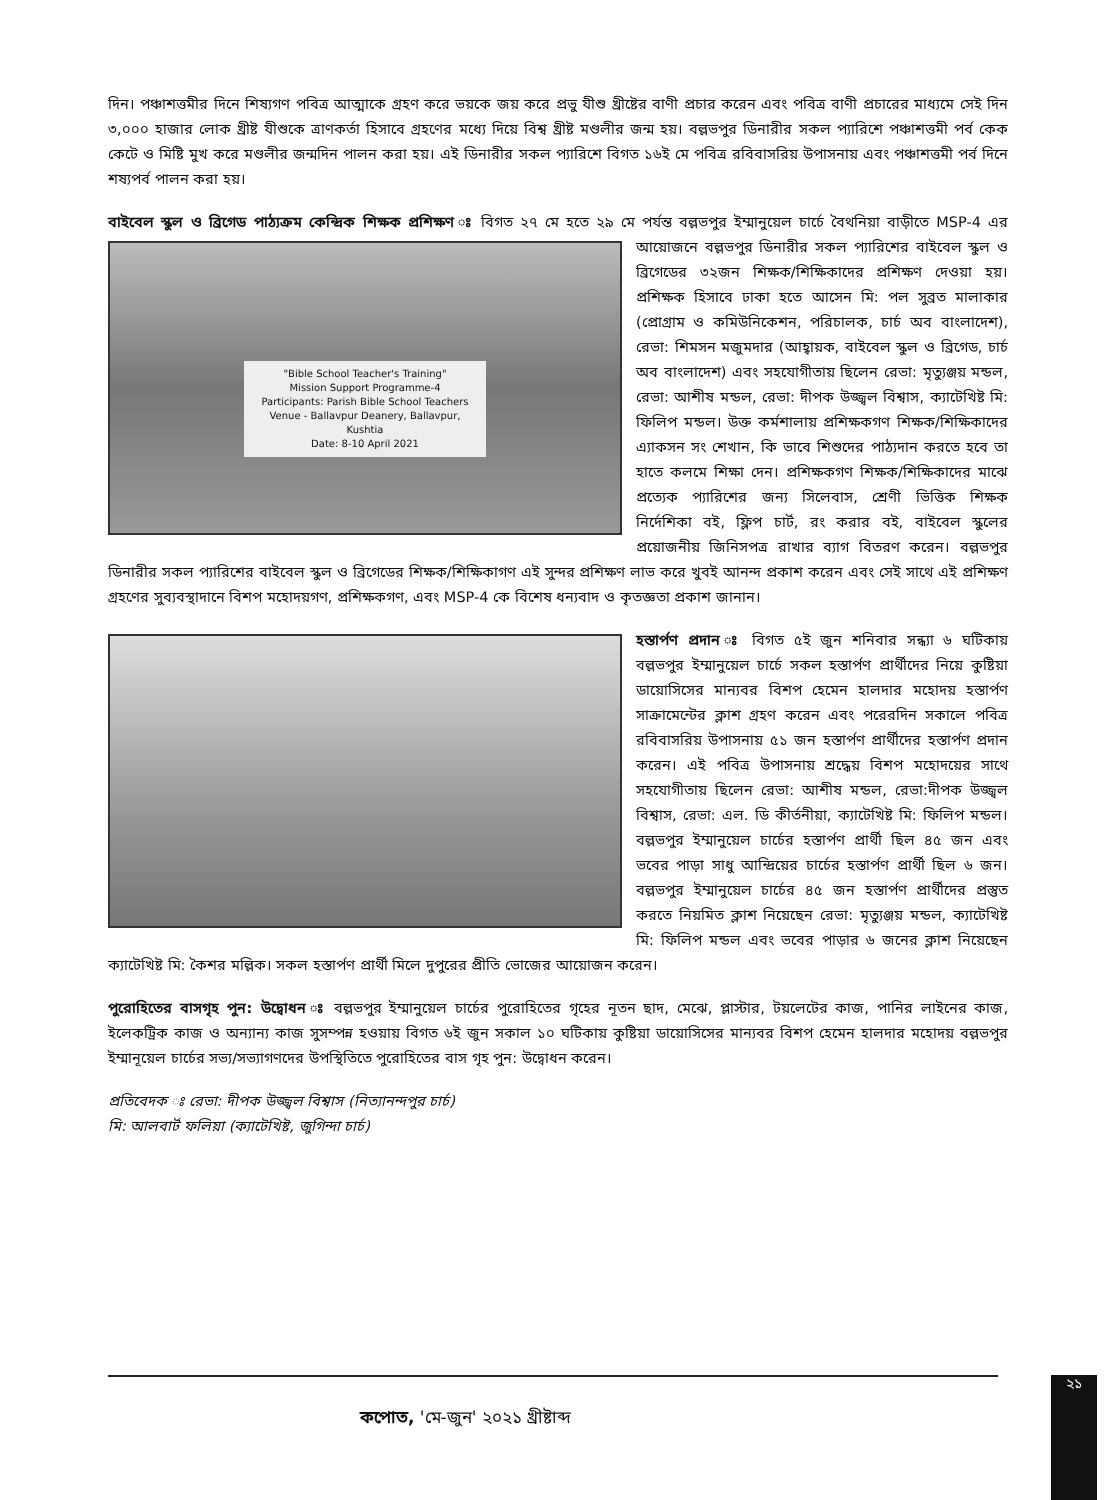দিন। পঞ্চাশত্তমীর দিনে শিষ্যগণ পবিত্র আত্মাকে গ্রহণ করে ভয়কে জয় করে প্রভু যীশু খ্রীষ্টের বাণী প্রচার করেন এবং পবিত্র বাণী প্রচারের মাধ্যমে সেই দিন ৩,০০০ হাজার লোক খ্রীষ্ট যীশুকে ত্রাণকর্তা হিসাবে গ্রহণের মধ্যে দিয়ে বিশ্ব খ্রীষ্ট মণ্ডলীর জন্ম হয়। বল্লভপুর ডিনারীর সকল প্যারিশে পঞ্চাশত্তমী পর্ব কেক কেটে ও মিষ্টি মুখ করে মণ্ডলীর জন্মদিন পালন করা হয়। এই ডিনারীর সকল প্যারিশে বিগত ১৬ই মে পবিত্র রবিবাসরিয় উপাসনায় এবং পঞ্চাশত্তমী পর্ব দিনে শষ্যপর্ব পালন করা হয়।
বাইবেল স্কুল ও ব্রিগেড পাঠ্যক্রম কেন্দ্রিক শিক্ষক প্রশিক্ষণ ঃ বিগত ২৭ মে হতে ২৯ মে পর্যন্ত বল্লভপুর ইম্মানুয়েল "Bible School Teacher's Training"
Mission Support Programme-4
Participants: Parish Bible School Teachers
Venue - Ballavpur Deanery, Ballavpur, Kushtia
Date: 8-10 April 2021 চার্চে বৈথনিয়া বাড়ীতে MSP-4 এর আয়োজনে বল্লভপুর ডিনারীর সকল প্যারিশের বাইবেল স্কুল ও ব্রিগেডের ৩২জন শিক্ষক/শিক্ষিকাদের প্রশিক্ষণ দেওয়া হয়। প্রশিক্ষক হিসাবে ঢাকা হতে আসেন মি: পল সুব্রত মালাকার (প্রোগ্রাম ও কমিউনিকেশন, পরিচালক, চার্চ অব বাংলাদেশ), রেভা: শিমসন মজুমদার (আহ্বায়ক, বাইবেল স্কুল ও ব্রিগেড, চার্চ অব বাংলাদেশ) এবং সহযোগীতায় ছিলেন রেভা: মৃত্যুঞ্জয় মন্ডল, রেভা: আশীষ মন্ডল, রেভা: দীপক উজ্জ্বল বিশ্বাস, ক্যাটেখিষ্ট মি: ফিলিপ মন্ডল। উক্ত কর্মশালায় প্রশিক্ষকগণ শিক্ষক/শিক্ষিকাদের এ্যাকসন সং শেখান, কি ভাবে শিশুদের পাঠ্যদান করতে হবে তা হাতে কলমে শিক্ষা দেন। প্রশিক্ষকগণ শিক্ষক/শিক্ষিকাদের মাঝে প্রত্যেক প্যারিশের জন্য সিলেবাস, শ্রেণী ভিত্তিক শিক্ষক নির্দেশিকা বই, ফ্লিপ চার্ট, রং করার বই, বাইবেল স্কুলের প্রয়োজনীয় জিনিসপত্র রাখার ব্যাগ বিতরণ করেন। বল্লভপুর ডিনারীর সকল প্যারিশের বাইবেল স্কুল ও ব্রিগেডের শিক্ষক/শিক্ষিকাগণ এই সুন্দর প্রশিক্ষণ লাভ করে খুবই আনন্দ প্রকাশ করেন এবং সেই সাথে এই প্রশিক্ষণ গ্রহণের সুব্যবস্থাদানে বিশপ মহোদয়গণ, প্রশিক্ষকগণ, এবং MSP-4 কে বিশেষ ধন্যবাদ ও কৃতজ্ঞতা প্রকাশ জানান।
হস্তার্পণ প্রদান ঃ বিগত ৫ই জুন শনিবার সন্ধ্যা ৬ ঘটিকায় বল্লভপুর ইম্মানুয়েল চার্চে সকল হস্তার্পণ প্রার্থীদের নিয়ে কুষ্টিয়া ডায়োসিসের মান্যবর বিশপ হেমেন হালদার মহোদয় হস্তার্পণ সাক্রামেন্টের ক্লাশ গ্রহণ করেন এবং পরেরদিন সকালে পবিত্র রবিবাসরিয় উপাসনায় ৫১ জন হস্তার্পণ প্রার্থীদের হস্তার্পণ প্রদান করেন। এই পবিত্র উপাসনায় শ্রদ্ধেয় বিশপ মহোদয়ের সাথে সহযোগীতায় ছিলেন রেভা: আশীষ মন্ডল, রেভা:দীপক উজ্জ্বল বিশ্বাস, রেভা: এল. ডি কীর্তনীয়া, ক্যাটেখিষ্ট মি: ফিলিপ মন্ডল। বল্লভপুর ইম্মানুয়েল চার্চের হস্তার্পণ প্রার্থী ছিল ৪৫ জন এবং ভবের পাড়া সাধু আন্দ্রিয়ের চার্চের হস্তার্পণ প্রার্থী ছিল ৬ জন। বল্লভপুর ইম্মানুয়েল চার্চের ৪৫ জন হস্তার্পণ প্রার্থীদের প্রস্তুত করতে নিয়মিত ক্লাশ নিয়েছেন রেভা: মৃত্যুঞ্জয় মন্ডল, ক্যাটেখিষ্ট মি: ফিলিপ মন্ডল এবং ভবের পাড়ার ৬ জনের ক্লাশ নিয়েছেন ক্যাটেখিষ্ট মি: কৈশর মল্লিক। সকল হস্তার্পণ প্রার্থী মিলে দুপুরের প্রীতি ভোজের আয়োজন করেন।
পুরোহিতের বাসগৃহ পুন: উদ্বোধন ঃ বল্লভপুর ইম্মানুয়েল চার্চের পুরোহিতের গৃহের নূতন ছাদ, মেঝে, প্লাস্টার, টয়লেটের কাজ, পানির লাইনের কাজ, ইলেকট্রিক কাজ ও অন্যান্য কাজ সুসম্পন্ন হওয়ায় বিগত ৬ই জুন সকাল ১০ ঘটিকায় কুষ্টিয়া ডায়োসিসের মান্যবর বিশপ হেমেন হালদার মহোদয় বল্লভপুর ইম্মানূয়েল চার্চের সভ্য/সভ্যাগণদের উপস্থিতিতে পুরোহিতের বাস গৃহ পুন: উদ্বোধন করেন।
প্রতিবেদক ঃ রেভা: দীপক উজ্জ্বল বিশ্বাস (নিত্যানন্দপুর চার্চ)
মি: আলবার্ট ফলিয়া (ক্যাটেখিষ্ট, জুগিন্দা চার্চ)
২১
কপোত, 'মে-জুন' ২০২১ খ্রীষ্টাব্দ